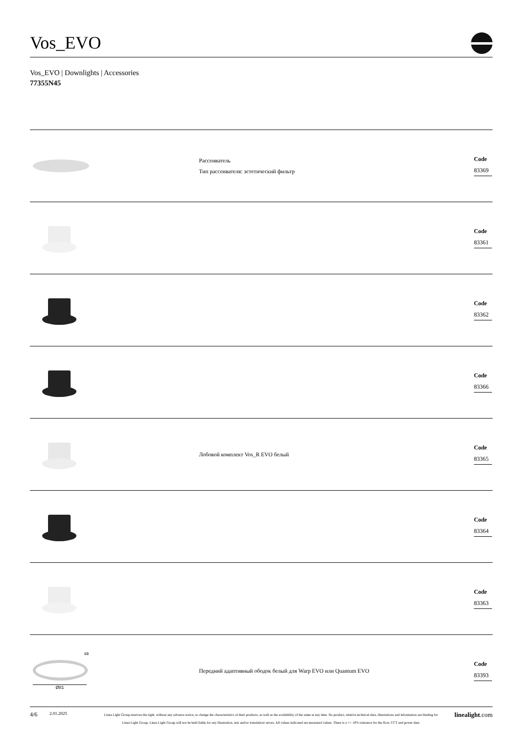Vos_EVO
Vos_EVO | Downlights | Accessories
77355N45
Рассеиватель
Тип рассеивателя: эстетический фильтр
Code
83369
Code
83361
Code
83362
Code
83366
Лобовой комплект Vos_R EVO белый
Code
83365
Code
83364
Code
83363
68
Ø81
Передний адаптивный ободок белый для Warp EVO или Quantum EVO
Code
83393
4/6
2.01.2025
Linea Light Group reserves the right, without any advance notice, to change the characteristics of their products, as well as the availability of the same at any time. No product, relative technical data, illustrations and information are binding for Linea Light Group. Linea Light Group will not be held liable for any illustration, text and/or translation\ errors. All values indicated are measured values. There is a +/- 10% tolerance for the flow, CCT and power data.
linealight.com